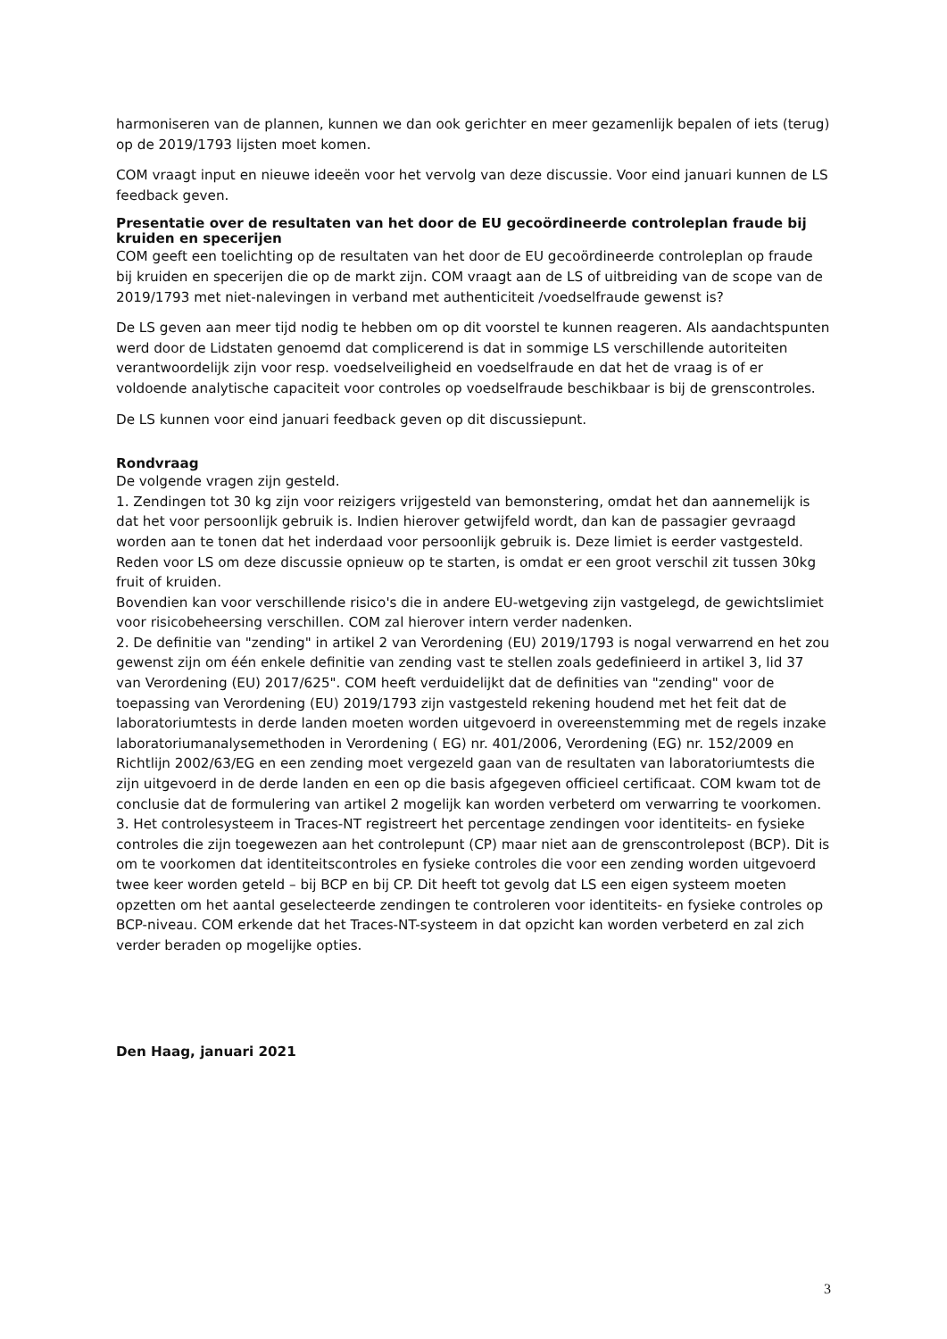harmoniseren van de plannen, kunnen we dan ook gerichter en meer gezamenlijk bepalen of iets (terug) op de 2019/1793 lijsten moet komen.
COM vraagt input en nieuwe ideeën voor het vervolg van deze discussie. Voor eind januari kunnen de LS feedback geven.
Presentatie over de resultaten van het door de EU gecoördineerde controleplan fraude bij kruiden en specerijen
COM geeft een toelichting op de resultaten van het door de EU gecoördineerde controleplan op fraude bij kruiden en specerijen die op de markt zijn. COM vraagt aan de LS of uitbreiding van de scope van de 2019/1793 met niet-nalevingen in verband met authenticiteit /voedselfraude gewenst is?
De LS geven aan meer tijd nodig te hebben om op dit voorstel te kunnen reageren. Als aandachtspunten werd door de Lidstaten genoemd dat complicerend is dat in sommige LS verschillende autoriteiten verantwoordelijk zijn voor resp. voedselveiligheid en voedselfraude en dat het de vraag is of er voldoende analytische capaciteit voor controles op voedselfraude beschikbaar is bij de grenscontroles.
De LS kunnen voor eind januari feedback geven op dit discussiepunt.
Rondvraag
De volgende vragen zijn gesteld.
1. Zendingen tot 30 kg zijn voor reizigers vrijgesteld van bemonstering, omdat het dan aannemelijk is dat het voor persoonlijk gebruik is. Indien hierover getwijfeld wordt, dan kan de passagier gevraagd worden aan te tonen dat het inderdaad voor persoonlijk gebruik is. Deze limiet is eerder vastgesteld. Reden voor LS om deze discussie opnieuw op te starten, is omdat er een groot verschil zit tussen 30kg fruit of kruiden.
Bovendien kan voor verschillende risico's die in andere EU-wetgeving zijn vastgelegd, de gewichtslimiet voor risicobeheersing verschillen. COM zal hierover intern verder nadenken.
2. De definitie van "zending" in artikel 2 van Verordening (EU) 2019/1793 is nogal verwarrend en het zou gewenst zijn om één enkele definitie van zending vast te stellen zoals gedefinieerd in artikel 3, lid 37 van Verordening (EU) 2017/625". COM heeft verduidelijkt dat de definities van "zending" voor de toepassing van Verordening (EU) 2019/1793 zijn vastgesteld rekening houdend met het feit dat de laboratoriumtests in derde landen moeten worden uitgevoerd in overeenstemming met de regels inzake laboratoriumanalysemethoden in Verordening ( EG) nr. 401/2006, Verordening (EG) nr. 152/2009 en Richtlijn 2002/63/EG en een zending moet vergezeld gaan van de resultaten van laboratoriumtests die zijn uitgevoerd in de derde landen en een op die basis afgegeven officieel certificaat. COM kwam tot de conclusie dat de formulering van artikel 2 mogelijk kan worden verbeterd om verwarring te voorkomen.
3. Het controlesysteem in Traces-NT registreert het percentage zendingen voor identiteits- en fysieke controles die zijn toegewezen aan het controlepunt (CP) maar niet aan de grenscontrolepost (BCP). Dit is om te voorkomen dat identiteitscontroles en fysieke controles die voor een zending worden uitgevoerd twee keer worden geteld – bij BCP en bij CP. Dit heeft tot gevolg dat LS een eigen systeem moeten opzetten om het aantal geselecteerde zendingen te controleren voor identiteits- en fysieke controles op BCP-niveau. COM erkende dat het Traces-NT-systeem in dat opzicht kan worden verbeterd en zal zich verder beraden op mogelijke opties.
Den Haag, januari 2021
3